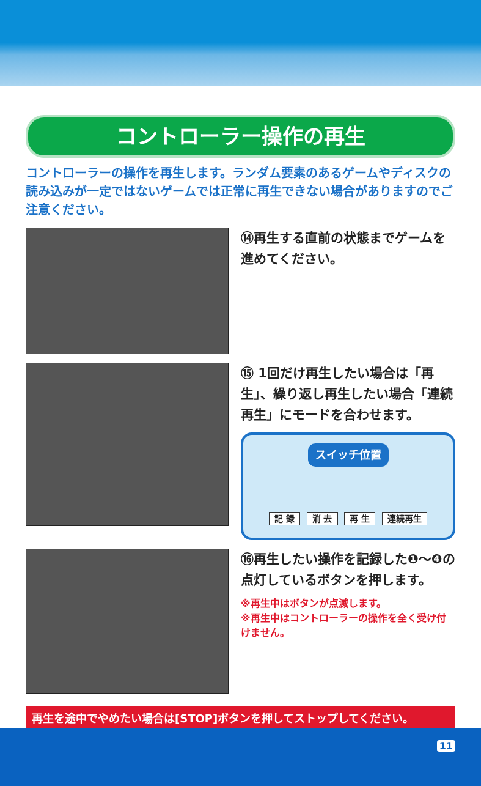コントローラー操作の再生
コントローラーの操作を再生します。ランダム要素のあるゲームやディスクの読み込みが一定ではないゲームでは正常に再生できない場合がありますのでご注意ください。
⑭再生する直前の状態までゲームを進めてください。
⑮ 1回だけ再生したい場合は「再生」、繰り返し再生したい場合「連続再生」にモードを合わせます。
スイッチ位置
記 録 消 去 再 生 連続再生
⑯再生したい操作を記録した❶～❹の点灯しているボタンを押します。
※再生中はボタンが点滅します。
※再生中はコントローラーの操作を全く受け付けません。
再生を途中でやめたい場合は[STOP]ボタンを押してストップしてください。
11